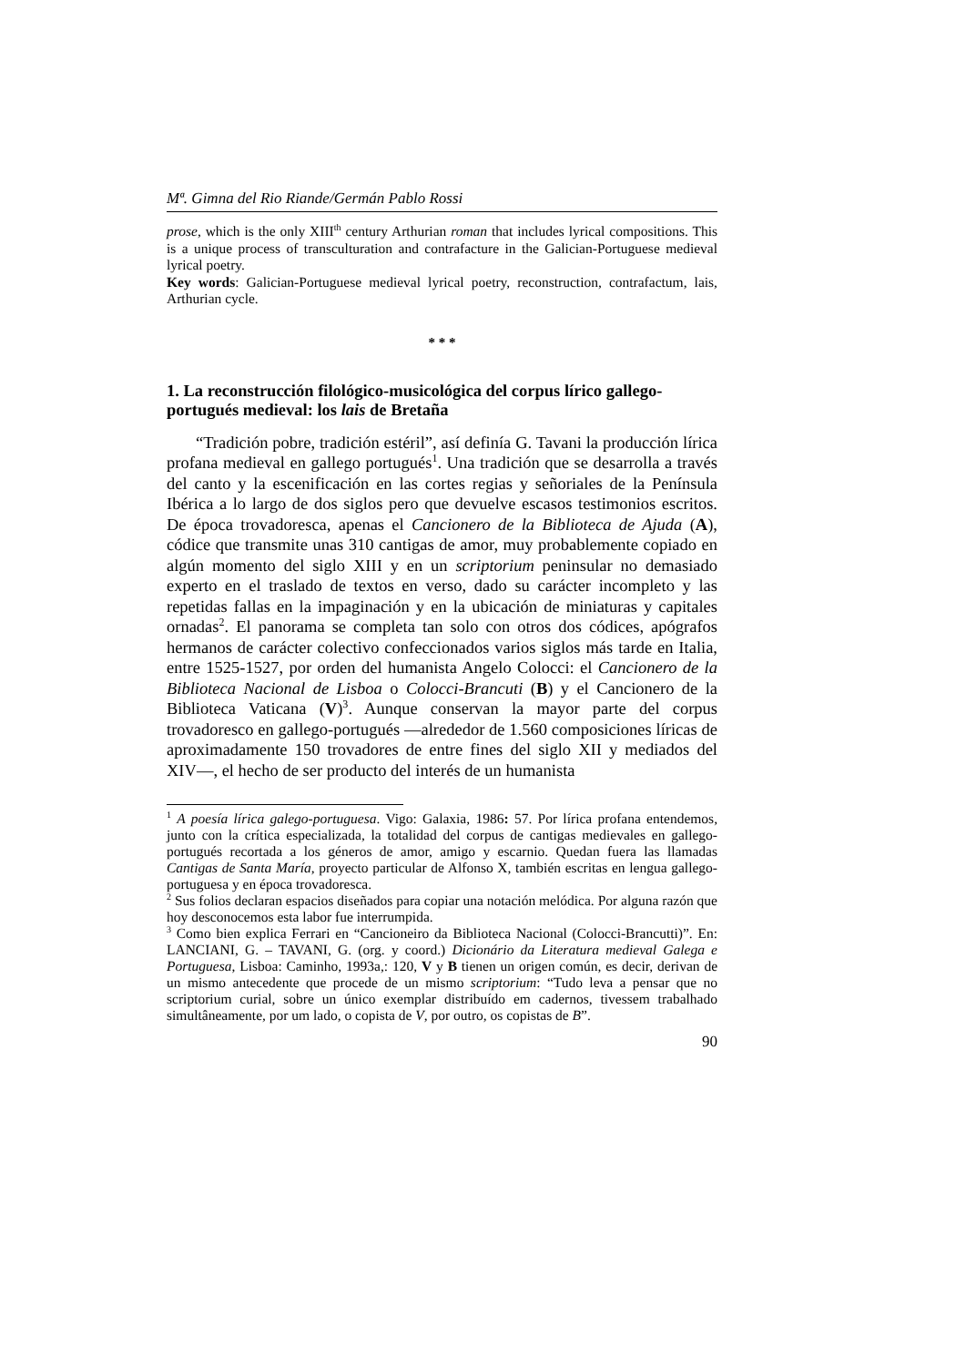Mª. Gimna del Rio Riande/Germán Pablo Rossi
prose, which is the only XIII<sup>th</sup> century Arthurian roman that includes lyrical compositions. This is a unique process of transculturation and contrafacture in the Galician-Portuguese medieval lyrical poetry.
Key words: Galician-Portuguese medieval lyrical poetry, reconstruction, contrafactum, lais, Arthurian cycle.
* * *
1. La reconstrucción filológico-musicológica del corpus lírico gallego-portugués medieval: los lais de Bretaña
“Tradición pobre, tradición estéril”, así definía G. Tavani la producción lírica profana medieval en gallego portugués<sup>1</sup>. Una tradición que se desarrolla a través del canto y la escenificación en las cortes regias y señoriales de la Península Ibérica a lo largo de dos siglos pero que devuelve escasos testimonios escritos. De época trovadoresca, apenas el Cancionero de la Biblioteca de Ajuda (A), códice que transmite unas 310 cantigas de amor, muy probablemente copiado en algún momento del siglo XIII y en un scriptorium peninsular no demasiado experto en el traslado de textos en verso, dado su carácter incompleto y las repetidas fallas en la impaginación y en la ubicación de miniaturas y capitales ornadas<sup>2</sup>. El panorama se completa tan solo con otros dos códices, apógrafos hermanos de carácter colectivo confeccionados varios siglos más tarde en Italia, entre 1525-1527, por orden del humanista Angelo Colocci: el Cancionero de la Biblioteca Nacional de Lisboa o Colocci-Brancuti (B) y el Cancionero de la Biblioteca Vaticana (V)<sup>3</sup>. Aunque conservan la mayor parte del corpus trovadoresco en gallego-portugués ―alrededor de 1.560 composiciones líricas de aproximadamente 150 trovadores de entre fines del siglo XII y mediados del XIV―, el hecho de ser producto del interés de un humanista
<sup>1</sup> A poesía lírica galego-portuguesa. Vigo: Galaxia, 1986: 57. Por lírica profana entendemos, junto con la crítica especializada, la totalidad del corpus de cantigas medievales en gallego-portugués recortada a los géneros de amor, amigo y escarnio. Quedan fuera las llamadas Cantigas de Santa María, proyecto particular de Alfonso X, también escritas en lengua gallego-portuguesa y en época trovadoresca.
<sup>2</sup> Sus folios declaran espacios diseñados para copiar una notación melódica. Por alguna razón que hoy desconocemos esta labor fue interrumpida.
<sup>3</sup> Como bien explica Ferrari en “Cancioneiro da Biblioteca Nacional (Colocci-Brancutti)”. En: LANCIANI, G. – TAVANI, G. (org. y coord.) Dicionário da Literatura medieval Galega e Portuguesa, Lisboa: Caminho, 1993a,: 120, V y B tienen un origen común, es decir, derivan de un mismo antecedente que procede de un mismo scriptorium: “Tudo leva a pensar que no scriptorium curial, sobre un único exemplar distribuído em cadernos, tivessem trabalhado simultâneamente, por um lado, o copista de V, por outro, os copistas de B”.
90